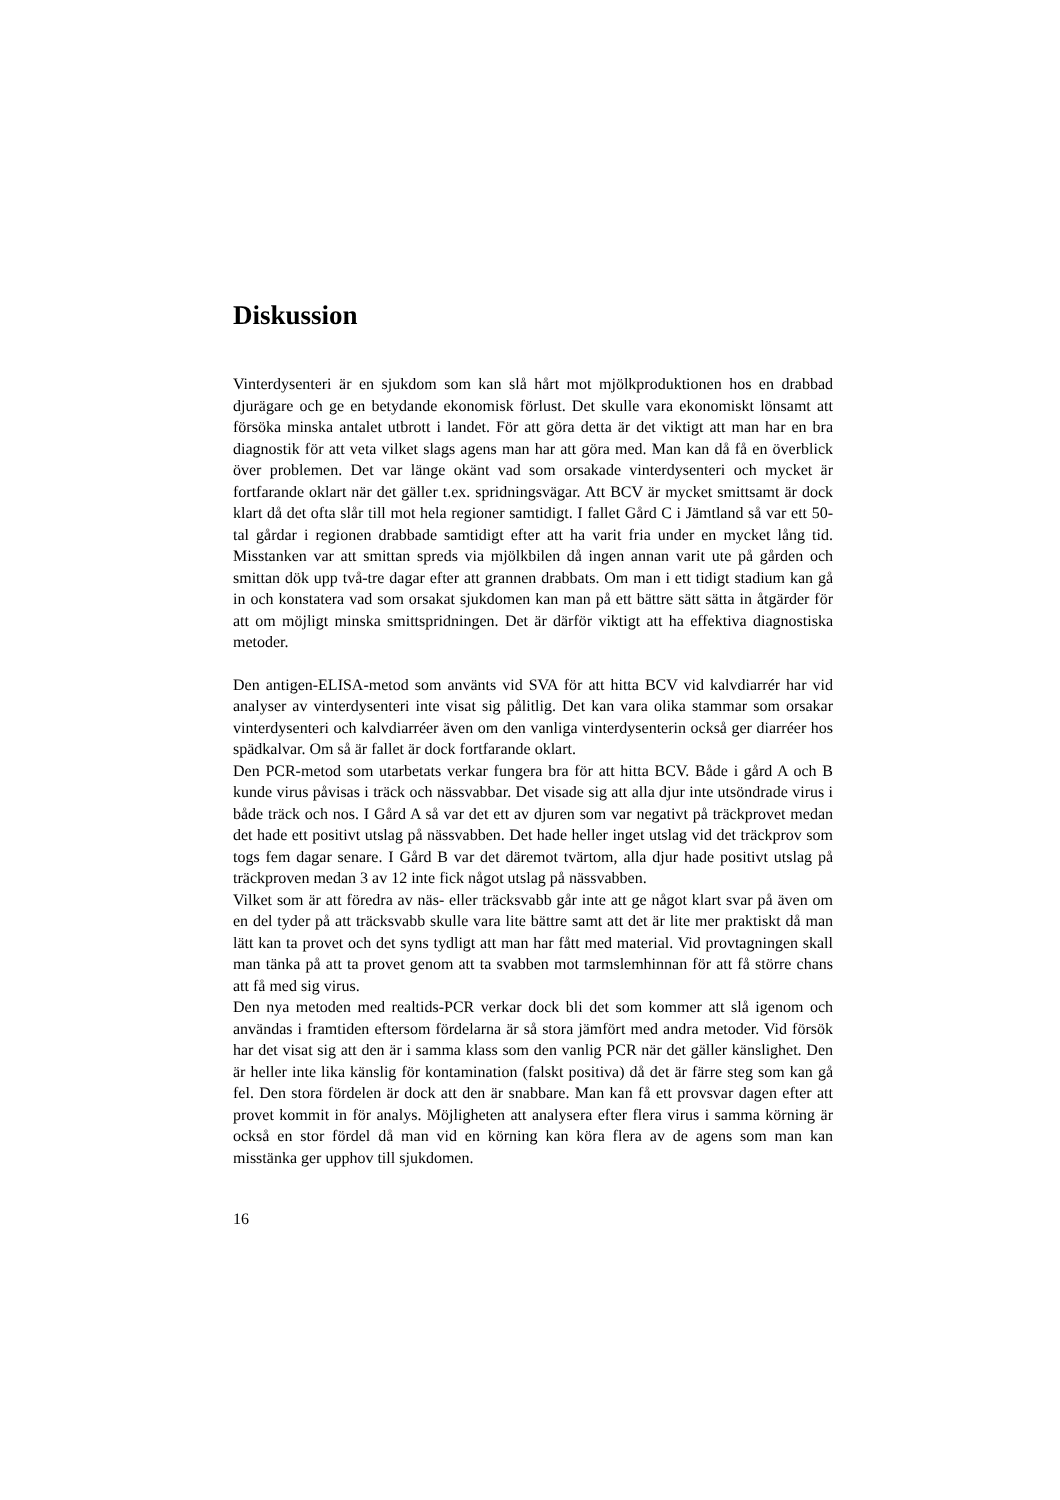Diskussion
Vinterdysenteri är en sjukdom som kan slå hårt mot mjölkproduktionen hos en drabbad djurägare och ge en betydande ekonomisk förlust. Det skulle vara ekonomiskt lönsamt att försöka minska antalet utbrott i landet. För att göra detta är det viktigt att man har en bra diagnostik för att veta vilket slags agens man har att göra med. Man kan då få en överblick över problemen. Det var länge okänt vad som orsakade vinterdysenteri och mycket är fortfarande oklart när det gäller t.ex. spridningsvägar. Att BCV är mycket smittsamt är dock klart då det ofta slår till mot hela regioner samtidigt. I fallet Gård C i Jämtland så var ett 50-tal gårdar i regionen drabbade samtidigt efter att ha varit fria under en mycket lång tid. Misstanken var att smittan spreds via mjölkbilen då ingen annan varit ute på gården och smittan dök upp två-tre dagar efter att grannen drabbats. Om man i ett tidigt stadium kan gå in och konstatera vad som orsakat sjukdomen kan man på ett bättre sätt sätta in åtgärder för att om möjligt minska smittspridningen. Det är därför viktigt att ha effektiva diagnostiska metoder.
Den antigen-ELISA-metod som använts vid SVA för att hitta BCV vid kalvdiarrér har vid analyser av vinterdysenteri inte visat sig pålitlig. Det kan vara olika stammar som orsakar vinterdysenteri och kalvdiarréer även om den vanliga vinterdysenterin också ger diarréer hos spädkalvar. Om så är fallet är dock fortfarande oklart.
Den PCR-metod som utarbetats verkar fungera bra för att hitta BCV. Både i gård A och B kunde virus påvisas i träck och nässvabbar. Det visade sig att alla djur inte utsöndrade virus i både träck och nos. I Gård A så var det ett av djuren som var negativt på träckprovet medan det hade ett positivt utslag på nässvabben. Det hade heller inget utslag vid det träckprov som togs fem dagar senare. I Gård B var det däremot tvärtom, alla djur hade positivt utslag på träckproven medan 3 av 12 inte fick något utslag på nässvabben.
Vilket som är att föredra av näs- eller träcksvabb går inte att ge något klart svar på även om en del tyder på att träcksvabb skulle vara lite bättre samt att det är lite mer praktiskt då man lätt kan ta provet och det syns tydligt att man har fått med material. Vid provtagningen skall man tänka på att ta provet genom att ta svabben mot tarmslemhinnan för att få större chans att få med sig virus.
Den nya metoden med realtids-PCR verkar dock bli det som kommer att slå igenom och användas i framtiden eftersom fördelarna är så stora jämfört med andra metoder. Vid försök har det visat sig att den är i samma klass som den vanlig PCR när det gäller känslighet. Den är heller inte lika känslig för kontamination (falskt positiva) då det är färre steg som kan gå fel. Den stora fördelen är dock att den är snabbare. Man kan få ett provsvar dagen efter att provet kommit in för analys. Möjligheten att analysera efter flera virus i samma körning är också en stor fördel då man vid en körning kan köra flera av de agens som man kan misstänka ger upphov till sjukdomen.
16